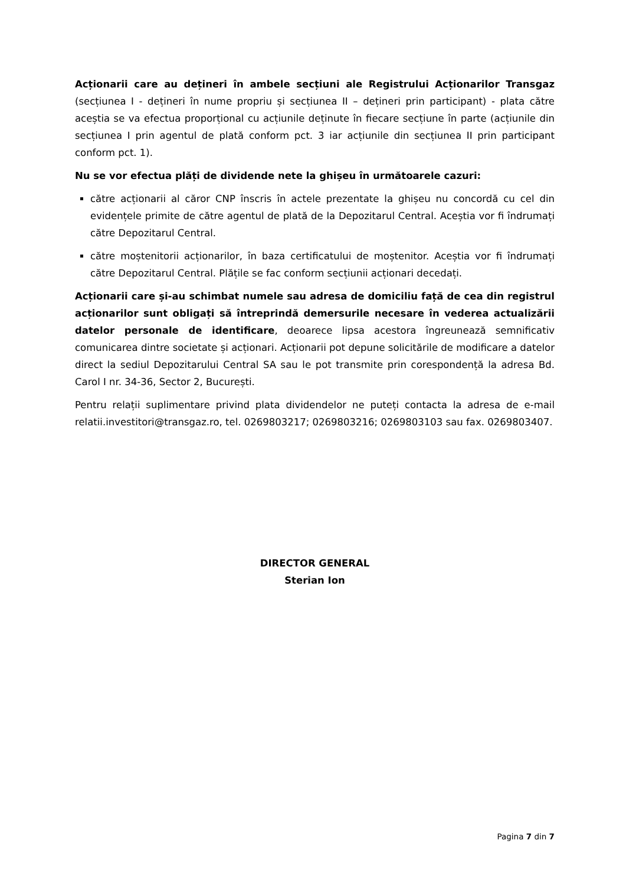Acționarii care au dețineri în ambele secțiuni ale Registrului Acționarilor Transgaz (secțiunea I - dețineri în nume propriu și secțiunea II – dețineri prin participant) - plata către aceștia se va efectua proporțional cu acțiunile deținute în fiecare secțiune în parte (acțiunile din secțiunea I prin agentul de plată conform pct. 3 iar acțiunile din secțiunea II prin participant conform pct. 1).
Nu se vor efectua plăți de dividende nete la ghișeu în următoarele cazuri:
către acționarii al căror CNP înscris în actele prezentate la ghișeu nu concordă cu cel din evidențele primite de către agentul de plată de la Depozitarul Central. Aceștia vor fi îndrumați către Depozitarul Central.
către moștenitorii acționarilor, în baza certificatului de moștenitor. Aceștia vor fi îndrumați către Depozitarul Central. Plățile se fac conform secțiunii acționari decedați.
Acționarii care și-au schimbat numele sau adresa de domiciliu față de cea din registrul acționarilor sunt obligați să întreprindă demersurile necesare în vederea actualizării datelor personale de identificare, deoarece lipsa acestora îngreunează semnificativ comunicarea dintre societate și acționari. Acționarii pot depune solicitările de modificare a datelor direct la sediul Depozitarului Central SA sau le pot transmite prin corespondență la adresa Bd. Carol I nr. 34-36, Sector 2, București.
Pentru relații suplimentare privind plata dividendelor ne puteți contacta la adresa de e-mail relatii.investitori@transgaz.ro, tel. 0269803217; 0269803216; 0269803103 sau fax. 0269803407.
DIRECTOR GENERAL
Sterian Ion
Pagina 7 din 7